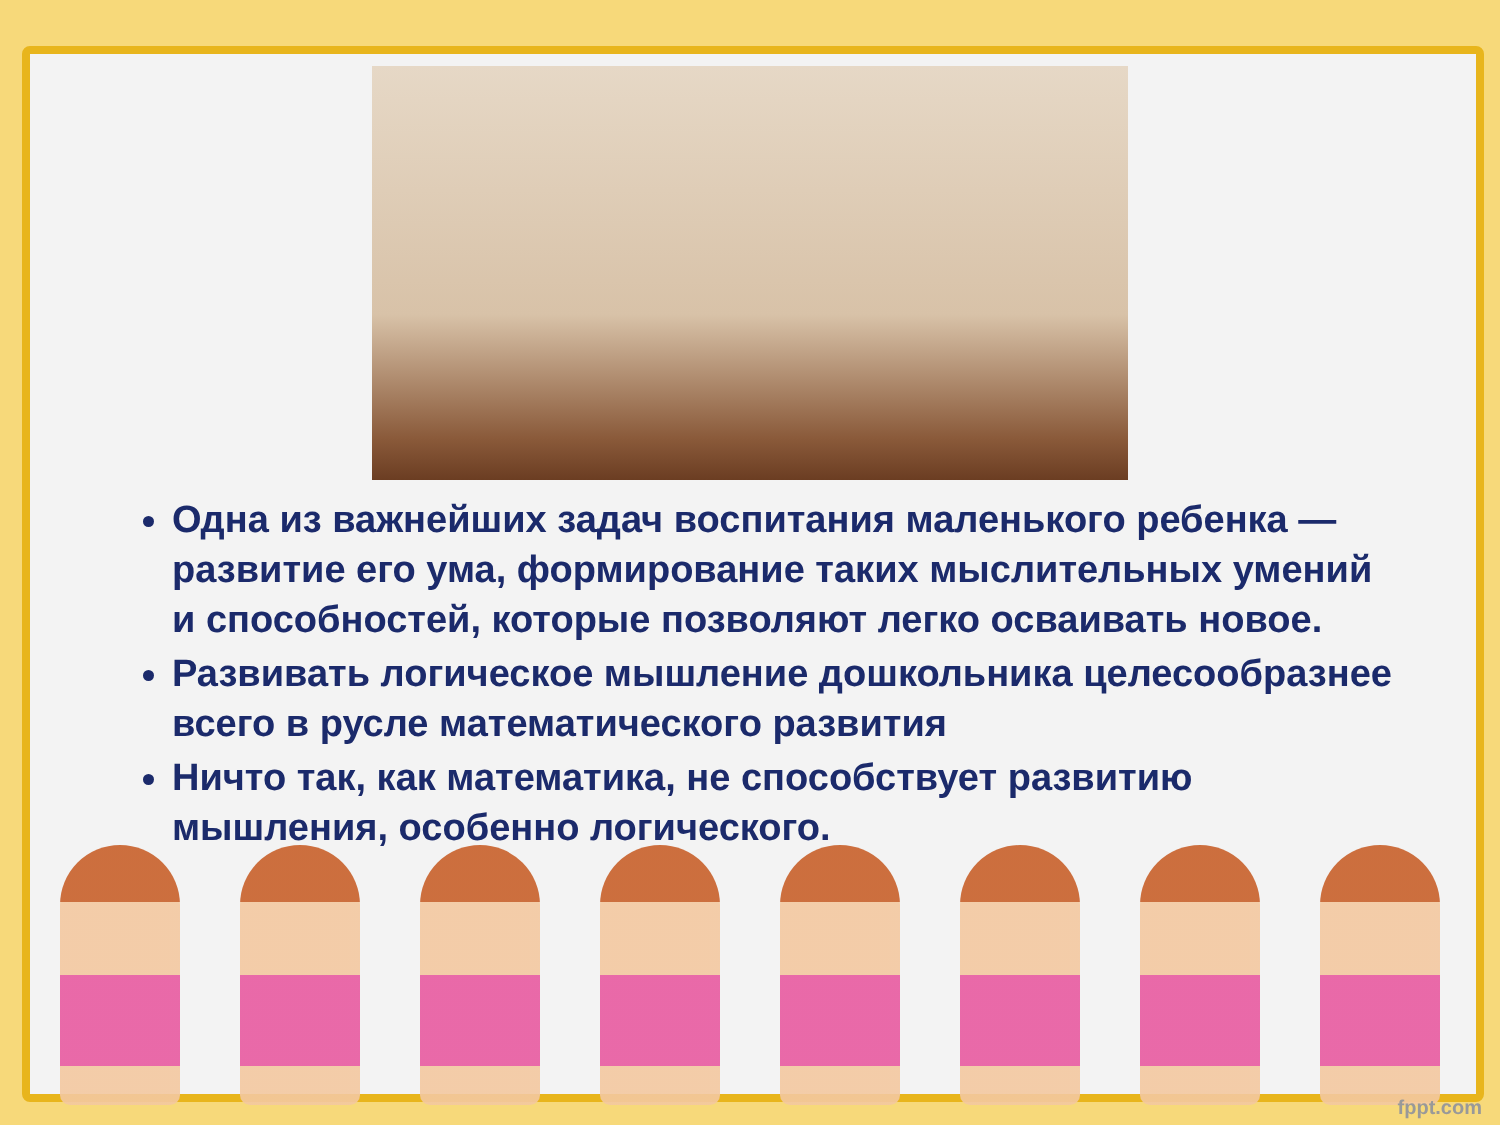Одна из важнейших задач воспитания маленького ребенка — развитие его ума, формирование таких мыслительных умений и способностей, которые позволяют легко осваивать новое.
Развивать логическое мышление дошкольника целесообразнее всего в русле математического развития
Ничто так, как математика, не способствует развитию мышления, особенно логического.
fppt.com